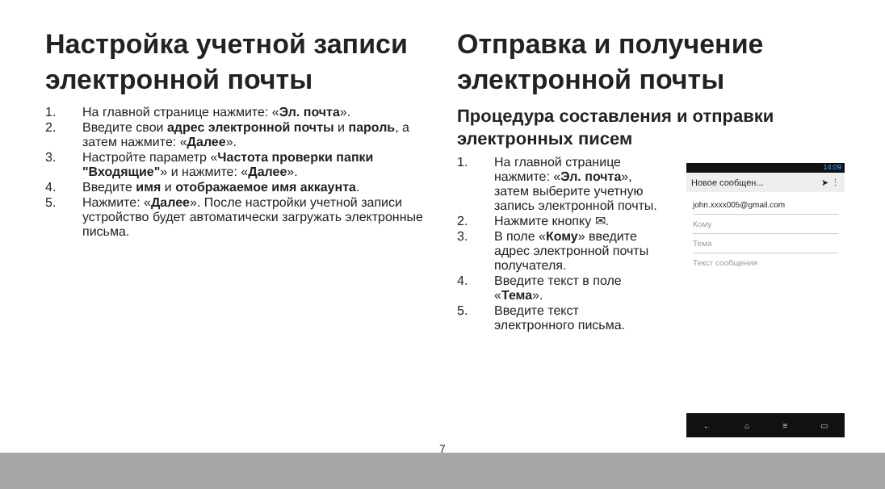Настройка учетной записи электронной почты
1. На главной странице нажмите: «Эл. почта».
2. Введите свои адрес электронной почты и пароль, а затем нажмите: «Далее».
3. Настройте параметр «Частота проверки папки "Входящие"» и нажмите: «Далее».
4. Введите имя и отображаемое имя аккаунта.
5. Нажмите: «Далее». После настройки учетной записи устройство будет автоматически загружать электронные письма.
Отправка и получение электронной почты
Процедура составления и отправки электронных писем
1. На главной странице нажмите: «Эл. почта», затем выберите учетную запись электронной почты.
2. Нажмите кнопку ✉.
3. В поле «Кому» введите адрес электронной почты получателя.
4. Введите текст в поле «Тема».
5. Введите текст электронного письма.
14:09
Новое сообщен... ➤ ⋮
john.xxxx005@gmail.com
Кому
Тема
Текст сообщения
← ⌂ ≡ ▭
7